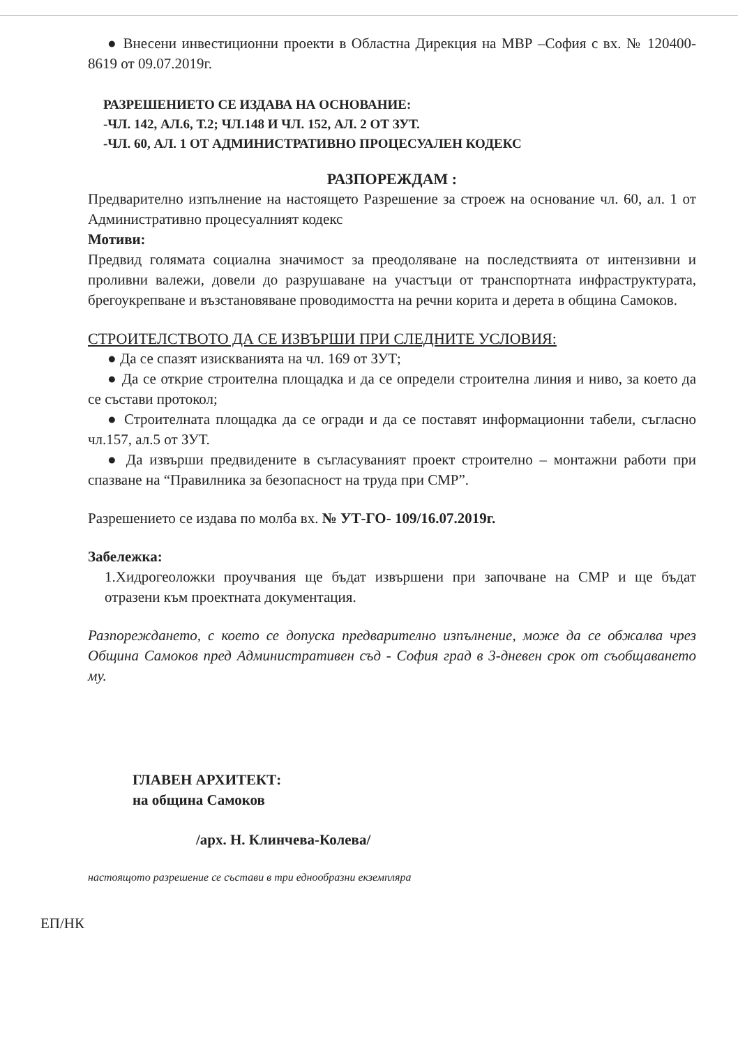● Внесени инвестиционни проекти в Областна Дирекция на МВР –София с вх. № 120400-8619 от 09.07.2019г.
РАЗРЕШЕНИЕТО СЕ ИЗДАВА НА ОСНОВАНИЕ:
-ЧЛ. 142, АЛ.6, Т.2; ЧЛ.148 И ЧЛ. 152, АЛ. 2 ОТ ЗУТ.
-ЧЛ. 60, АЛ. 1 ОТ АДМИНИСТРАТИВНО ПРОЦЕСУАЛЕН КОДЕКС
РАЗПОРЕЖДАМ :
Предварително изпълнение на настоящето Разрешение за строеж на основание чл. 60, ал. 1 от Административно процесуалният кодекс
Мотиви:
Предвид голямата социална значимост за преодоляване на последствията от интензивни и проливни валежи, довели до разрушаване на участъци от транспортната инфраструктурата, брегоукрепване и възстановяване проводимостта на речни корита и дерета в община Самоков.
СТРОИТЕЛСТВОТО ДА СЕ ИЗВЪРШИ ПРИ СЛЕДНИТЕ УСЛОВИЯ:
● Да се спазят изискванията на чл. 169 от ЗУТ;
● Да се открие строителна площадка и да се определи строителна линия и ниво, за което да се състави протокол;
● Строителната площадка да се огради и да се поставят информационни табели, съгласно чл.157, ал.5 от ЗУТ.
● Да извърши предвидените в съгласуваният проект строително – монтажни работи при спазване на “Правилника за безопасност на труда при СМР”.
Разрешението се издава по молба вх. № УТ-ГО- 109/16.07.2019г.
Забележка:
1.Хидрогеоложки проучвания ще бъдат извършени при започване на СМР и ще бъдат отразени към проектната документация.
Разпореждането, с което се допуска предварително изпълнение, може да се обжалва чрез Община Самоков пред Административен съд - София град в 3-дневен срок от съобщаването му.
ГЛАВЕН АРХИТЕКТ:
на община Самоков
/арх. Н. Клинчева-Колева/
настоящото разрешение се състави в три еднообразни екземпляра
ЕП/НК